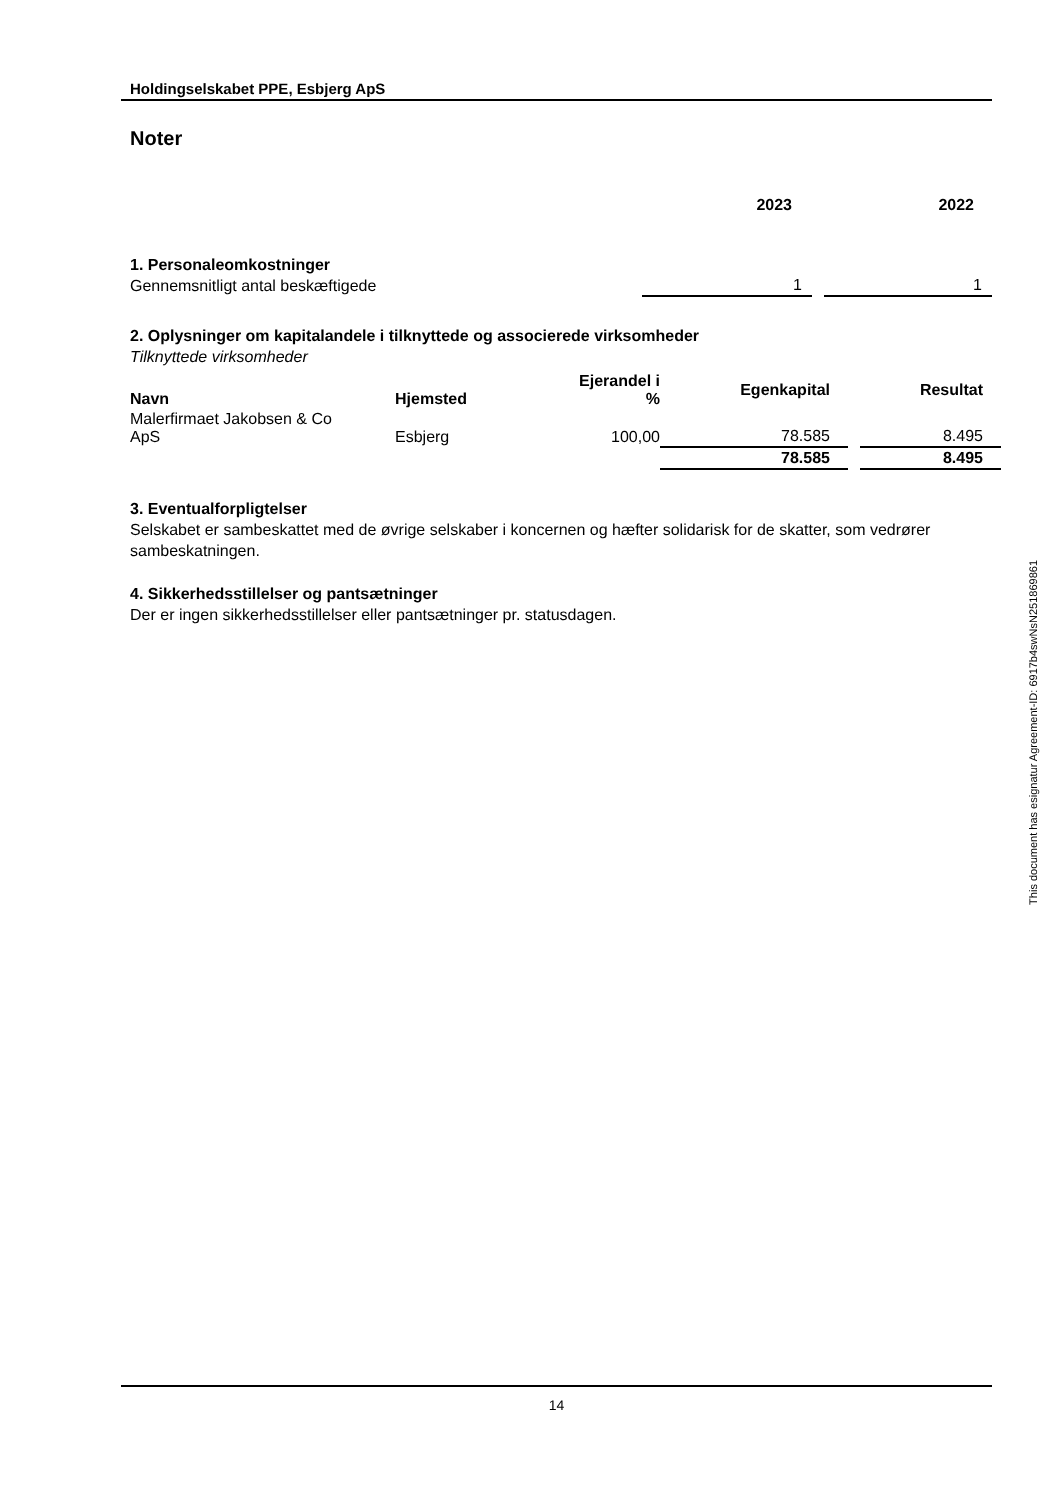Holdingselskabet PPE, Esbjerg ApS
Noter
| | 2023 | | 2022 |
| 1. Personaleomkostninger | | | |
| Gennemsnitligt antal beskæftigede | 1 | | 1 |
2. Oplysninger om kapitalandele i tilknyttede og associerede virksomheder
Tilknyttede virksomheder
| Navn | Hjemsted | Ejerandel i % | Egenkapital | | Resultat |
| --- | --- | --- | --- | --- | --- |
| Malerfirmaet Jakobsen & Co ApS | Esbjerg | 100,00 | 78.585 | | 8.495 |
| | | | 78.585 | | 8.495 |
3. Eventualforpligtelser
Selskabet er sambeskattet med de øvrige selskaber i koncernen og hæfter solidarisk for de skatter, som vedrører sambeskatningen.
4. Sikkerhedsstillelser og pantsætninger
Der er ingen sikkerhedsstillelser eller pantsætninger pr. statusdagen.
This document has esignatur Agreement-ID: 6917b4swNsN251869861
14